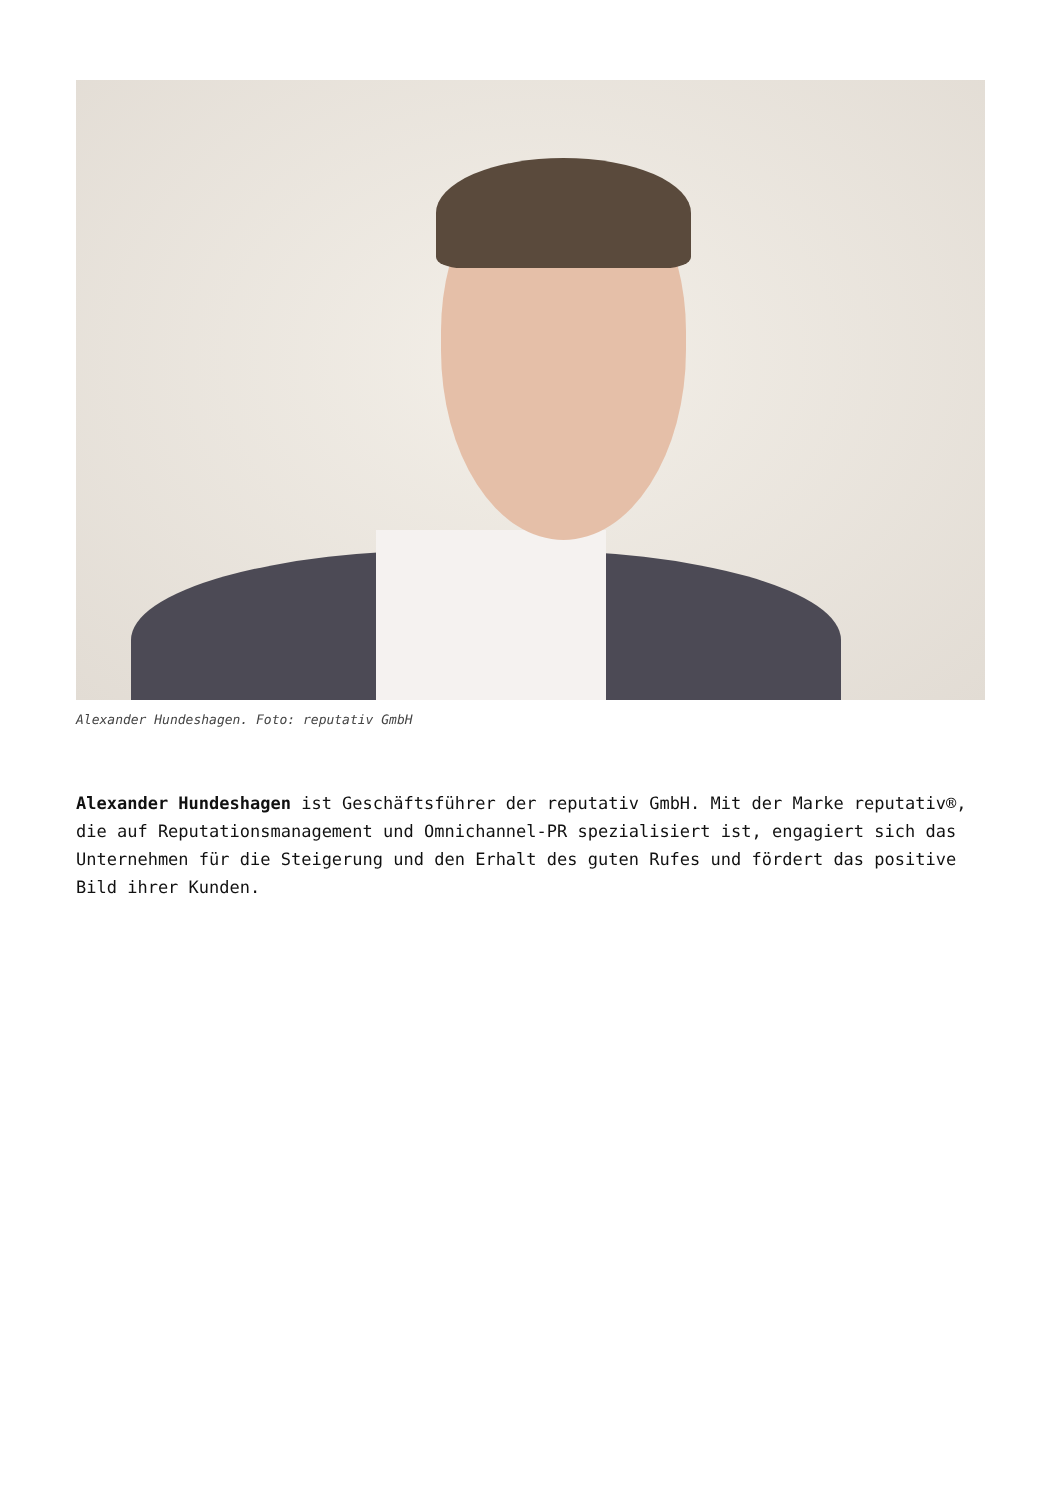Alexander Hundeshagen. Foto: reputativ GmbH
Alexander Hundeshagen ist Geschäftsführer der reputativ GmbH. Mit der Marke reputativ®, die auf Reputationsmanagement und Omnichannel-PR spezialisiert ist, engagiert sich das Unternehmen für die Steigerung und den Erhalt des guten Rufes und fördert das positive Bild ihrer Kunden.